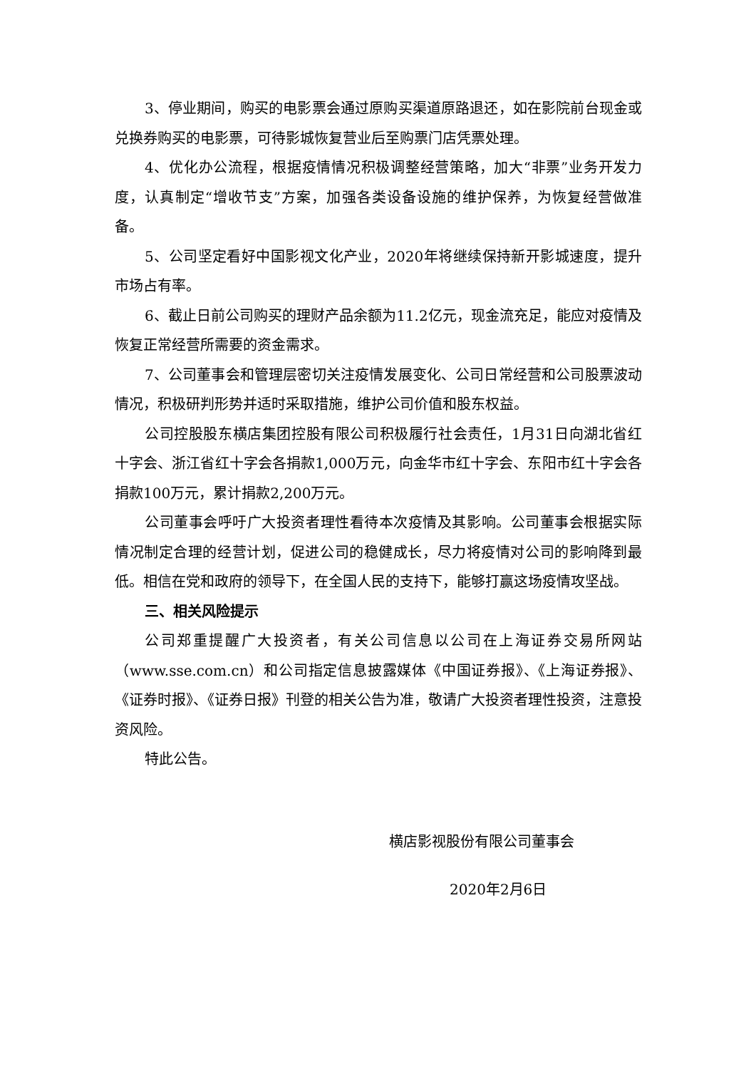3、停业期间，购买的电影票会通过原购买渠道原路退还，如在影院前台现金或兑换券购买的电影票，可待影城恢复营业后至购票门店凭票处理。
4、优化办公流程，根据疫情情况积极调整经营策略，加大“非票”业务开发力度，认真制定“增收节支”方案，加强各类设备设施的维护保养，为恢复经营做准备。
5、公司坚定看好中国影视文化产业，2020年将继续保持新开影城速度，提升市场占有率。
6、截止日前公司购买的理财产品余额为11.2亿元，现金流充足，能应对疫情及恢复正常经营所需要的资金需求。
7、公司董事会和管理层密切关注疫情发展变化、公司日常经营和公司股票波动情况，积极研判形势并适时采取措施，维护公司价值和股东权益。
公司控股股东横店集团控股有限公司积极履行社会责任，1月31日向湖北省红十字会、浙江省红十字会各捐款1,000万元，向金华市红十字会、东阳市红十字会各捐款100万元，累计捐款2,200万元。
公司董事会呼吁广大投资者理性看待本次疫情及其影响。公司董事会根据实际情况制定合理的经营计划，促进公司的稳健成长，尽力将疫情对公司的影响降到最低。相信在党和政府的领导下，在全国人民的支持下，能够打赢这场疫情攻坚战。
三、相关风险提示
公司郑重提醒广大投资者，有关公司信息以公司在上海证券交易所网站（www.sse.com.cn）和公司指定信息披露媒体《中国证券报》、《上海证券报》、《证券时报》、《证券日报》刊登的相关公告为准，敬请广大投资者理性投资，注意投资风险。
特此公告。
横店影视股份有限公司董事会
2020年2月6日